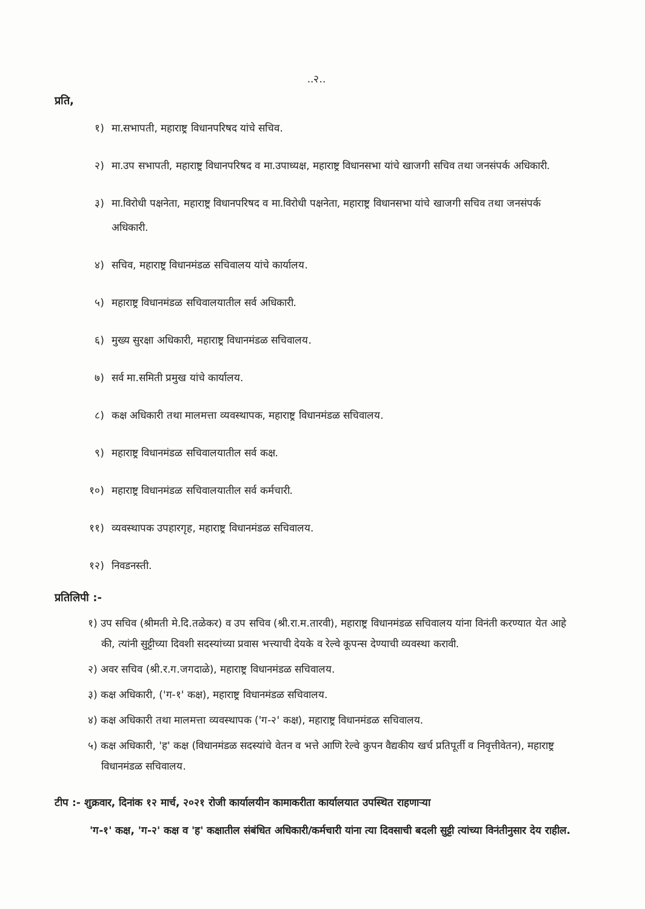..२..
प्रति,
१) मा.सभापती, महाराष्ट्र विधानपरिषद यांचे सचिव.
२) मा.उप सभापती, महाराष्ट्र विधानपरिषद व मा.उपाध्यक्ष, महाराष्ट्र विधानसभा यांचे खाजगी सचिव तथा जनसंपर्क अधिकारी.
३) मा.विरोधी पक्षनेता, महाराष्ट्र विधानपरिषद व मा.विरोधी पक्षनेता, महाराष्ट्र विधानसभा यांचे खाजगी सचिव तथा जनसंपर्क अधिकारी.
४) सचिव, महाराष्ट्र विधानमंडळ सचिवालय यांचे कार्यालय.
५) महाराष्ट्र विधानमंडळ सचिवालयातील सर्व अधिकारी.
६) मुख्य सुरक्षा अधिकारी, महाराष्ट्र विधानमंडळ सचिवालय.
७) सर्व मा.समिती प्रमुख यांचे कार्यालय.
८) कक्ष अधिकारी तथा मालमत्ता व्यवस्थापक, महाराष्ट्र विधानमंडळ सचिवालय.
९) महाराष्ट्र विधानमंडळ सचिवालयातील सर्व कक्ष.
१०) महाराष्ट्र विधानमंडळ सचिवालयातील सर्व कर्मचारी.
११) व्यवस्थापक उपहारगृह, महाराष्ट्र विधानमंडळ सचिवालय.
१२) निवडनस्ती.
प्रतिलिपी :-
१) उप सचिव (श्रीमती मे.दि.तळेकर) व उप सचिव (श्री.रा.म.तारवी), महाराष्ट्र विधानमंडळ सचिवालय यांना विनंती करण्यात येत आहे की, त्यांनी सुट्टीच्या दिवशी सदस्यांच्या प्रवास भत्त्याची देयके व रेल्वे कूपन्स देण्याची व्यवस्था करावी.
२) अवर सचिव (श्री.र.ग.जगदाळे), महाराष्ट्र विधानमंडळ सचिवालय.
३) कक्ष अधिकारी, ('ग-१' कक्ष), महाराष्ट्र विधानमंडळ सचिवालय.
४) कक्ष अधिकारी तथा मालमत्ता व्यवस्थापक ('ग-२' कक्ष), महाराष्ट्र विधानमंडळ सचिवालय.
५) कक्ष अधिकारी, 'ह' कक्ष (विधानमंडळ सदस्यांचे वेतन व भत्ते आणि रेल्वे कुपन वैद्यकीय खर्च प्रतिपूर्ती व निवृत्तीवेतन), महाराष्ट्र विधानमंडळ सचिवालय.
टीप :- शुक्रवार, दिनांक १२ मार्च, २०२१ रोजी कार्यालयीन कामाकरीता कार्यालयात उपस्थित राहणाऱ्या
'ग-१' कक्ष, 'ग-२' कक्ष व 'ह' कक्षातील संबंधित अधिकारी/कर्मचारी यांना त्या दिवसाची बदली सुट्टी त्यांच्या विनंतीनुसार देय राहील.